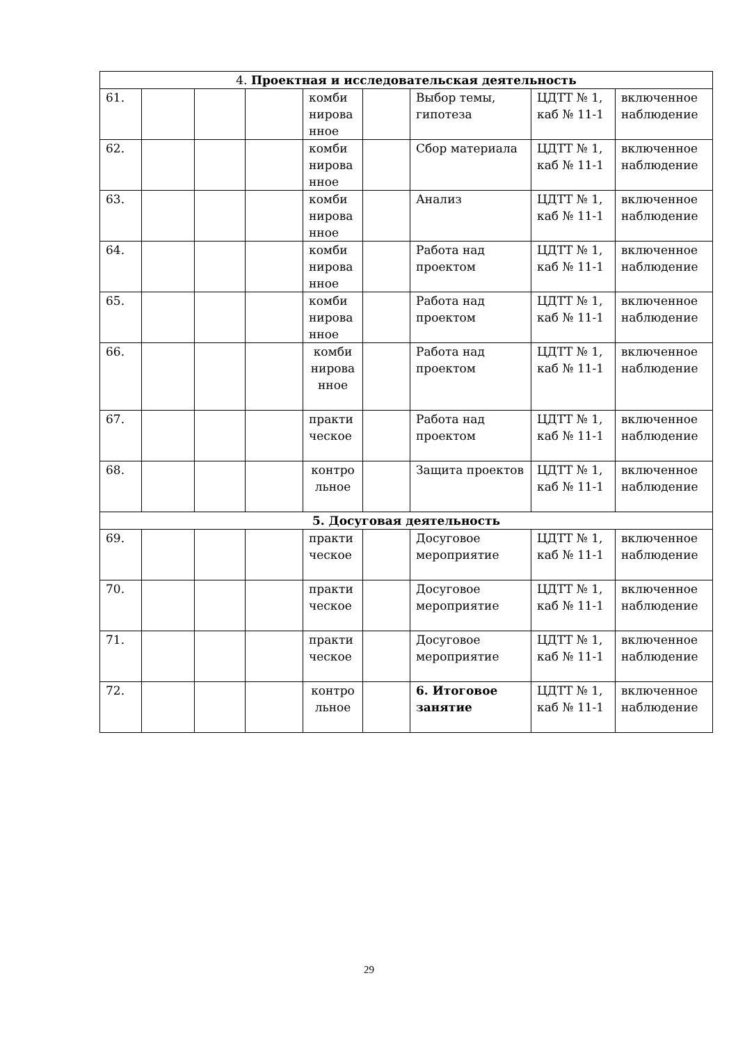| 4. Проектная и исследовательская деятельность | | | | | | | | |
| 61. | | | | комби нирова нное | | Выбор темы, гипотеза | ЦДТТ № 1, каб № 11-1 | включенное наблюдение |
| 62. | | | | комби нирова нное | | Сбор материала | ЦДТТ № 1, каб № 11-1 | включенное наблюдение |
| 63. | | | | комби нирова нное | | Анализ | ЦДТТ № 1, каб № 11-1 | включенное наблюдение |
| 64. | | | | комби нирова нное | | Работа над проектом | ЦДТТ № 1, каб № 11-1 | включенное наблюдение |
| 65. | | | | комби нирова нное | | Работа над проектом | ЦДТТ № 1, каб № 11-1 | включенное наблюдение |
| 66. | | | | комби нирова нное | | Работа над проектом | ЦДТТ № 1, каб № 11-1 | включенное наблюдение |
| 67. | | | | практи ческое | | Работа над проектом | ЦДТТ № 1, каб № 11-1 | включенное наблюдение |
| 68. | | | | контро льное | | Защита проектов | ЦДТТ № 1, каб № 11-1 | включенное наблюдение |
| 5. Досуговая деятельность | | | | | | | | |
| 69. | | | | практи ческое | | Досуговое мероприятие | ЦДТТ № 1, каб № 11-1 | включенное наблюдение |
| 70. | | | | практи ческое | | Досуговое мероприятие | ЦДТТ № 1, каб № 11-1 | включенное наблюдение |
| 71. | | | | практи ческое | | Досуговое мероприятие | ЦДТТ № 1, каб № 11-1 | включенное наблюдение |
| 72. | | | | контро льное | | 6. Итоговое занятие | ЦДТТ № 1, каб № 11-1 | включенное наблюдение |
29